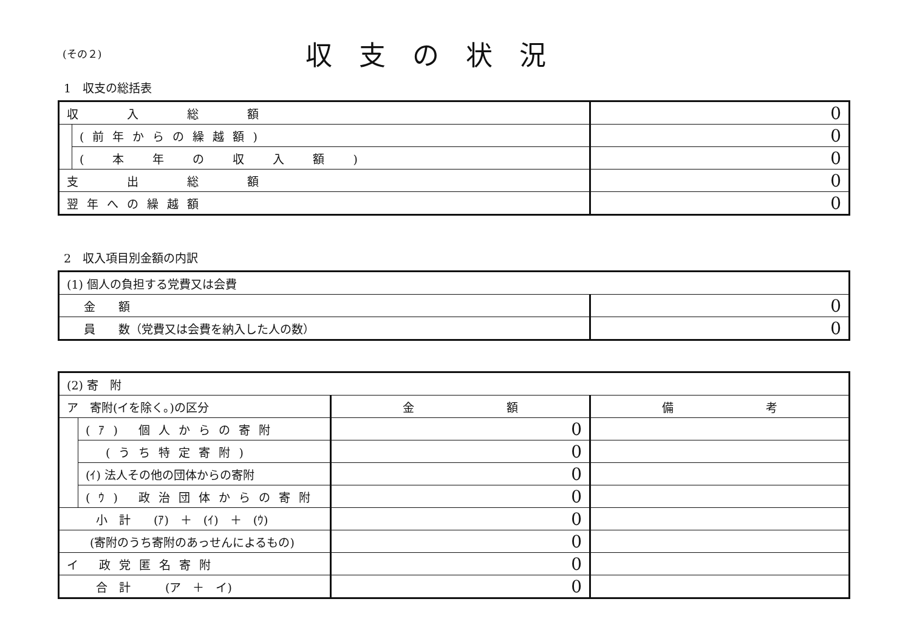(その２)
収支の状況
1　収支の総括表
| 収 入 総 額 | | 0 |
| | (前年からの繰越額) | 0 |
| | ( 本 年 の 収 入 額 ) | 0 |
| 支 出 総 額 | | 0 |
| 翌年への繰越額 | | 0 |
2　収入項目別金額の内訳
| (1) 個人の負担する党費又は会費 | |
| 金 額 | 0 |
| 員 数（党費又は会費を納入した人の数） | 0 |
| (2) 寄 附 | | | |
| ア 寄附(イを除く。)の区分 | | 金 額 | 備 考 |
| | (ｱ) 個人からの寄附 | 0 | |
| | (うち特定寄附) | 0 | |
| | (ｲ) 法人その他の団体からの寄附 | 0 | |
| | (ｳ) 政治団体からの寄附 | 0 | |
| 小 計 (ｱ) ＋ (ｲ) ＋ (ｳ) | | 0 | |
| (寄附のうち寄附のあっせんによるもの) | | 0 | |
| イ 政党匿名寄附 | | 0 | |
| 合 計 (ア ＋ イ) | | 0 | |